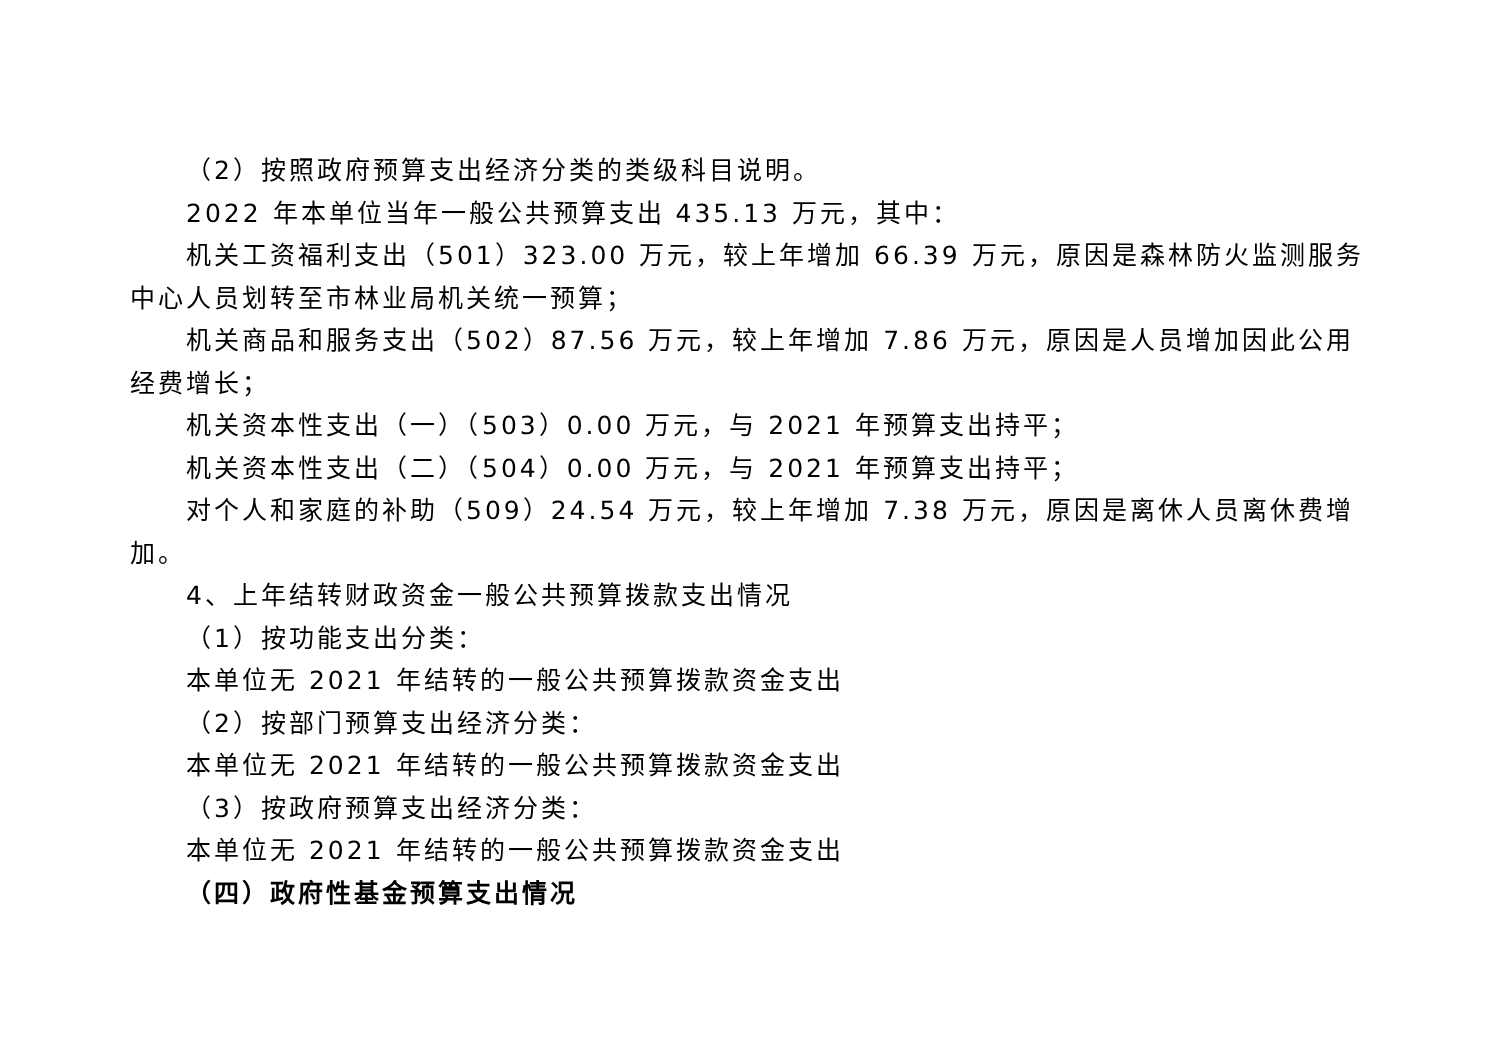（2）按照政府预算支出经济分类的类级科目说明。
2022 年本单位当年一般公共预算支出 435.13 万元，其中：
机关工资福利支出（501）323.00 万元，较上年增加 66.39 万元，原因是森林防火监测服务中心人员划转至市林业局机关统一预算；
机关商品和服务支出（502）87.56 万元，较上年增加 7.86 万元，原因是人员增加因此公用经费增长；
机关资本性支出（一）（503）0.00 万元，与 2021 年预算支出持平；
机关资本性支出（二）（504）0.00 万元，与 2021 年预算支出持平；
对个人和家庭的补助（509）24.54 万元，较上年增加 7.38 万元，原因是离休人员离休费增加。
4、上年结转财政资金一般公共预算拨款支出情况
（1）按功能支出分类：
本单位无 2021 年结转的一般公共预算拨款资金支出
（2）按部门预算支出经济分类：
本单位无 2021 年结转的一般公共预算拨款资金支出
（3）按政府预算支出经济分类：
本单位无 2021 年结转的一般公共预算拨款资金支出
（四）政府性基金预算支出情况